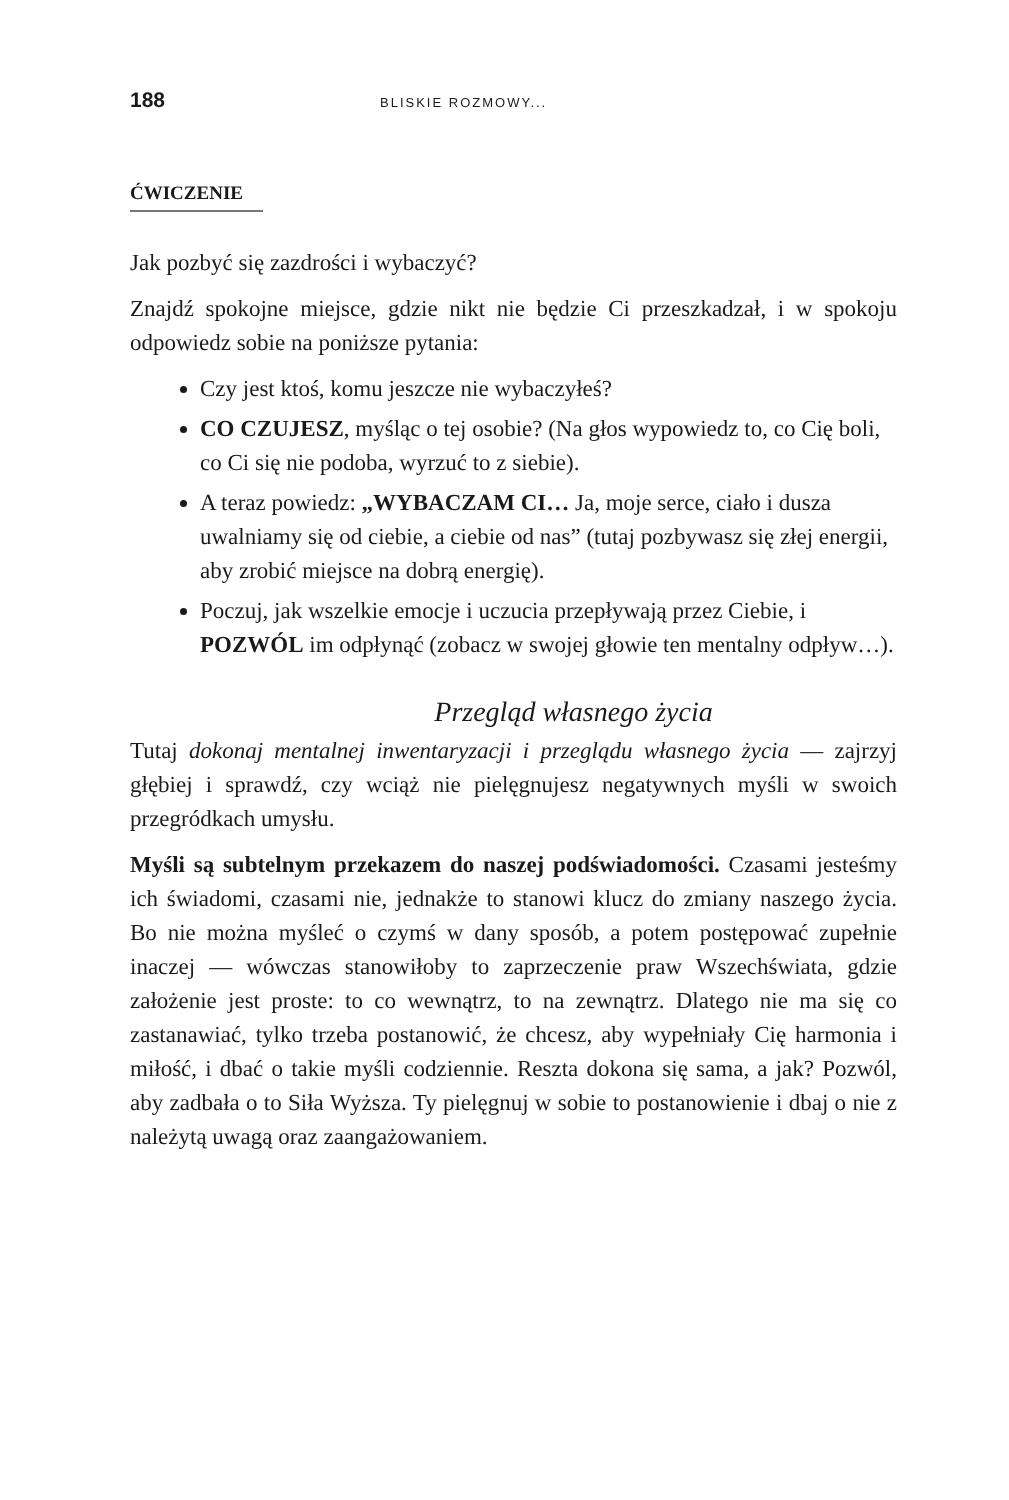188 BLISKIE ROZMOWY...
ĆWICZENIE
Jak pozbyć się zazdrości i wybaczyć?
Znajdź spokojne miejsce, gdzie nikt nie będzie Ci przeszkadzał, i w spokoju odpowiedz sobie na poniższe pytania:
Czy jest ktoś, komu jeszcze nie wybaczyłeś?
CO CZUJESZ, myśląc o tej osobie? (Na głos wypowiedz to, co Cię boli, co Ci się nie podoba, wyrzuć to z siebie).
A teraz powiedz: „WYBACZAM CI… Ja, moje serce, ciało i dusza uwalniamy się od ciebie, a ciebie od nas” (tutaj pozbywasz się złej energii, aby zrobić miejsce na dobrą energię).
Poczuj, jak wszelkie emocje i uczucia przepływają przez Ciebie, i POZWÓL im odpłynąć (zobacz w swojej głowie ten mentalny odpływ…).
Przegląd własnego życia
Tutaj dokonaj mentalnej inwentaryzacji i przeglądu własnego życia — zajrzyj głębiej i sprawdź, czy wciąż nie pielęgnujesz negatywnych myśli w swoich przegródkach umysłu.
Myśli są subtelnym przekazem do naszej podświadomości. Czasami jesteśmy ich świadomi, czasami nie, jednakże to stanowi klucz do zmiany naszego życia. Bo nie można myśleć o czymś w dany sposób, a potem postępować zupełnie inaczej — wówczas stanowiłoby to zaprzeczenie praw Wszechświata, gdzie założenie jest proste: to co wewnątrz, to na zewnątrz. Dlatego nie ma się co zastanawiać, tylko trzeba postanowić, że chcesz, aby wypełniały Cię harmonia i miłość, i dbać o takie myśli codziennie. Reszta dokona się sama, a jak? Pozwól, aby zadbała o to Siła Wyższa. Ty pielęgnuj w sobie to postanowienie i dbaj o nie z należytą uwagą oraz zaangażowaniem.